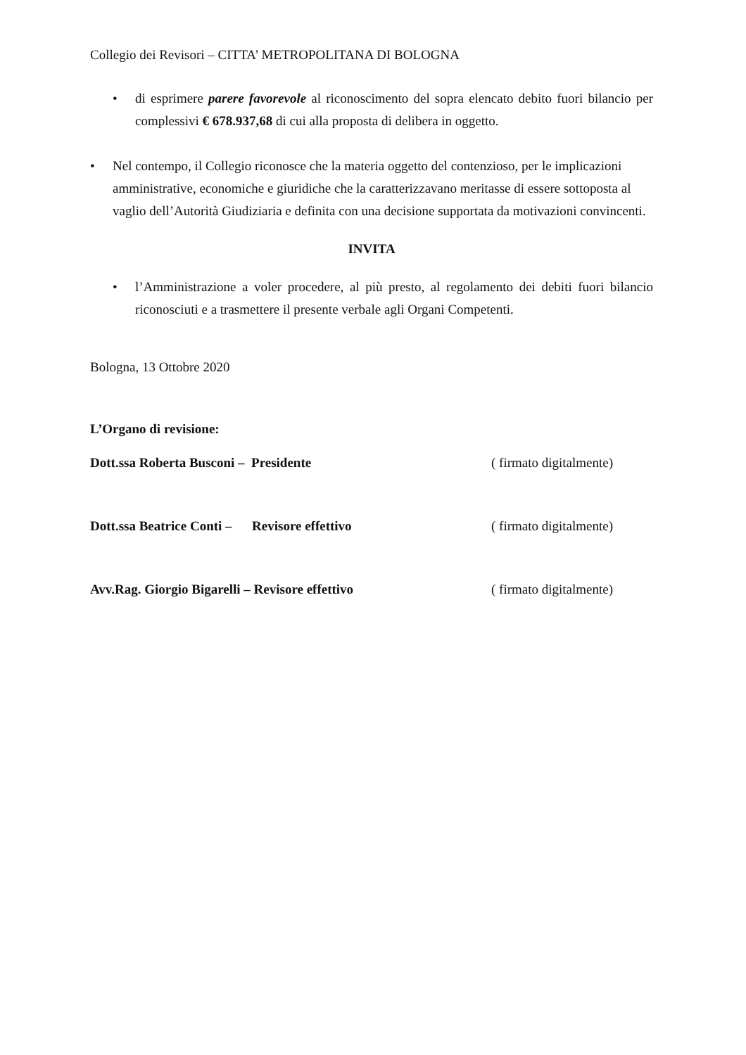Collegio dei Revisori – CITTA’ METROPOLITANA DI BOLOGNA
• di esprimere parere favorevole al riconoscimento del sopra elencato debito fuori bilancio per complessivi € 678.937,68 di cui alla proposta di delibera in oggetto.
• Nel contempo, il Collegio riconosce che la materia oggetto del contenzioso, per le implicazioni amministrative, economiche e giuridiche che la caratterizzavano meritasse di essere sottoposta al vaglio dell’Autorità Giudiziaria e definita con una decisione supportata da motivazioni convincenti.
INVITA
• l’Amministrazione a voler procedere, al più presto, al regolamento dei debiti fuori bilancio riconosciuti e a trasmettere il presente verbale agli Organi Competenti.
Bologna, 13 Ottobre 2020
L’Organo di revisione:
Dott.ssa Roberta Busconi – Presidente ( firmato digitalmente)
Dott.ssa Beatrice Conti – Revisore effettivo ( firmato digitalmente)
Avv.Rag. Giorgio Bigarelli – Revisore effettivo ( firmato digitalmente)